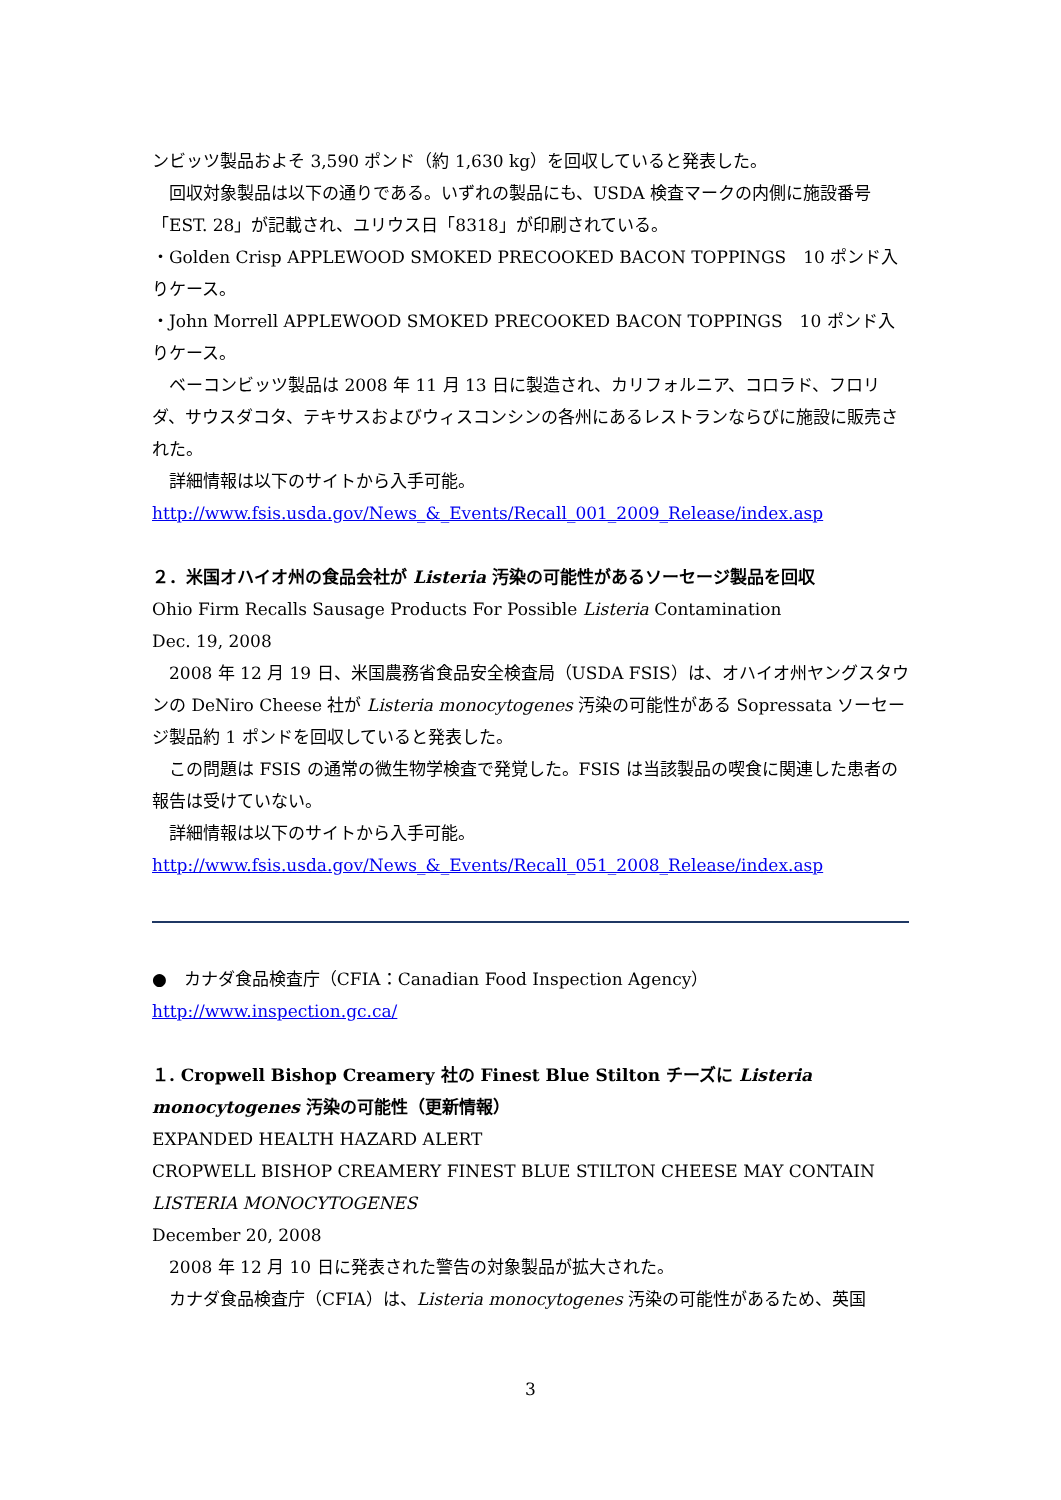ンビッツ製品およそ 3,590 ポンド（約 1,630 kg）を回収していると発表した。
回収対象製品は以下の通りである。いずれの製品にも、USDA 検査マークの内側に施設番号「EST. 28」が記載され、ユリウス日「8318」が印刷されている。
・Golden Crisp APPLEWOOD SMOKED PRECOOKED BACON TOPPINGS　10 ポンド入りケース。
・John Morrell APPLEWOOD SMOKED PRECOOKED BACON TOPPINGS　10 ポンド入りケース。
ベーコンビッツ製品は 2008 年 11 月 13 日に製造され、カリフォルニア、コロラド、フロリダ、サウスダコタ、テキサスおよびウィスコンシンの各州にあるレストランならびに施設に販売された。
詳細情報は以下のサイトから入手可能。
http://www.fsis.usda.gov/News_&_Events/Recall_001_2009_Release/index.asp
２．米国オハイオ州の食品会社が Listeria 汚染の可能性があるソーセージ製品を回収
Ohio Firm Recalls Sausage Products For Possible Listeria Contamination
Dec. 19, 2008
2008 年 12 月 19 日、米国農務省食品安全検査局（USDA FSIS）は、オハイオ州ヤングスタウンの DeNiro Cheese 社が Listeria monocytogenes 汚染の可能性がある Sopressata ソーセージ製品約 1 ポンドを回収していると発表した。
この問題は FSIS の通常の微生物学検査で発覚した。FSIS は当該製品の喫食に関連した患者の報告は受けていない。
詳細情報は以下のサイトから入手可能。
http://www.fsis.usda.gov/News_&_Events/Recall_051_2008_Release/index.asp
●　カナダ食品検査庁（CFIA：Canadian Food Inspection Agency）
http://www.inspection.gc.ca/
１. Cropwell Bishop Creamery 社の Finest Blue Stilton チーズに Listeria monocytogenes 汚染の可能性（更新情報）
EXPANDED HEALTH HAZARD ALERT
CROPWELL BISHOP CREAMERY FINEST BLUE STILTON CHEESE MAY CONTAIN LISTERIA MONOCYTOGENES
December 20, 2008
2008 年 12 月 10 日に発表された警告の対象製品が拡大された。
カナダ食品検査庁（CFIA）は、Listeria monocytogenes 汚染の可能性があるため、英国
3